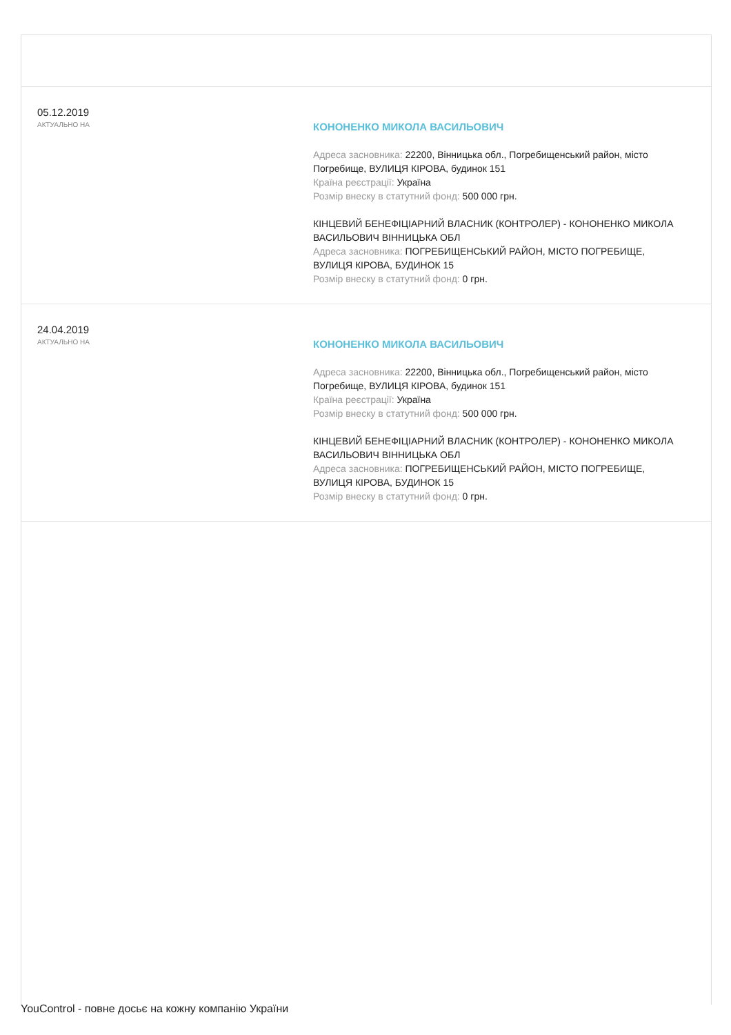05.12.2019
АКТУАЛЬНО НА
КОНОНЕНКО МИКОЛА ВАСИЛЬОВИЧ
Адреса засновника: 22200, Вінницька обл., Погребищенський район, місто Погребище, ВУЛИЦЯ КІРОВА, будинок 151
Країна реєстрації: Україна
Розмір внеску в статутний фонд: 500 000 грн.
КІНЦЕВИЙ БЕНЕФІЦІАРНИЙ ВЛАСНИК (КОНТРОЛЕР) - КОНОНЕНКО МИКОЛА ВАСИЛЬОВИЧ ВІННИЦЬКА ОБЛ
Адреса засновника: ПОГРЕБИЩЕНСЬКИЙ РАЙОН, МІСТО ПОГРЕБИЩЕ, ВУЛИЦЯ КІРОВА, БУДИНОК 15
Розмір внеску в статутний фонд: 0 грн.
24.04.2019
АКТУАЛЬНО НА
КОНОНЕНКО МИКОЛА ВАСИЛЬОВИЧ
Адреса засновника: 22200, Вінницька обл., Погребищенський район, місто Погребище, ВУЛИЦЯ КІРОВА, будинок 151
Країна реєстрації: Україна
Розмір внеску в статутний фонд: 500 000 грн.
КІНЦЕВИЙ БЕНЕФІЦІАРНИЙ ВЛАСНИК (КОНТРОЛЕР) - КОНОНЕНКО МИКОЛА ВАСИЛЬОВИЧ ВІННИЦЬКА ОБЛ
Адреса засновника: ПОГРЕБИЩЕНСЬКИЙ РАЙОН, МІСТО ПОГРЕБИЩЕ, ВУЛИЦЯ КІРОВА, БУДИНОК 15
Розмір внеску в статутний фонд: 0 грн.
YouControl - повне досьє на кожну компанію України